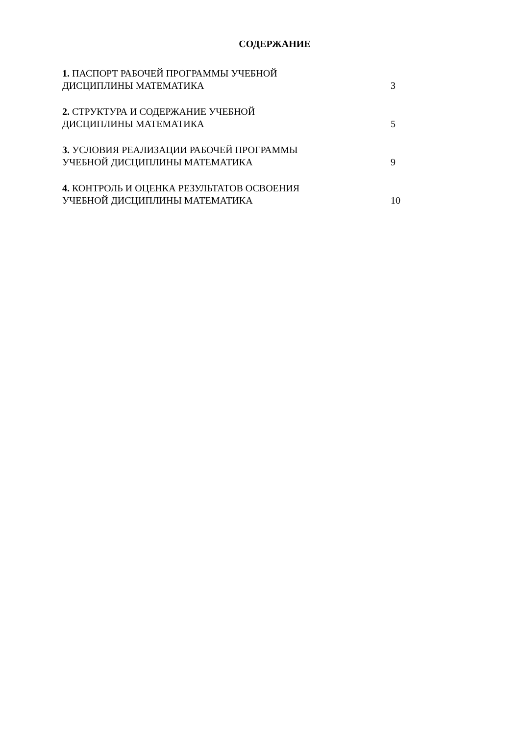СОДЕРЖАНИЕ
1. ПАСПОРТ РАБОЧЕЙ ПРОГРАММЫ УЧЕБНОЙ ДИСЦИПЛИНЫ МАТЕМАТИКА
3
2. СТРУКТУРА И СОДЕРЖАНИЕ УЧЕБНОЙ
ДИСЦИПЛИНЫ МАТЕМАТИКА
5
3. УСЛОВИЯ РЕАЛИЗАЦИИ РАБОЧЕЙ ПРОГРАММЫ УЧЕБНОЙ ДИСЦИПЛИНЫ МАТЕМАТИКА
9
4. КОНТРОЛЬ И ОЦЕНКА РЕЗУЛЬТАТОВ ОСВОЕНИЯ УЧЕБНОЙ ДИСЦИПЛИНЫ МАТЕМАТИКА
10